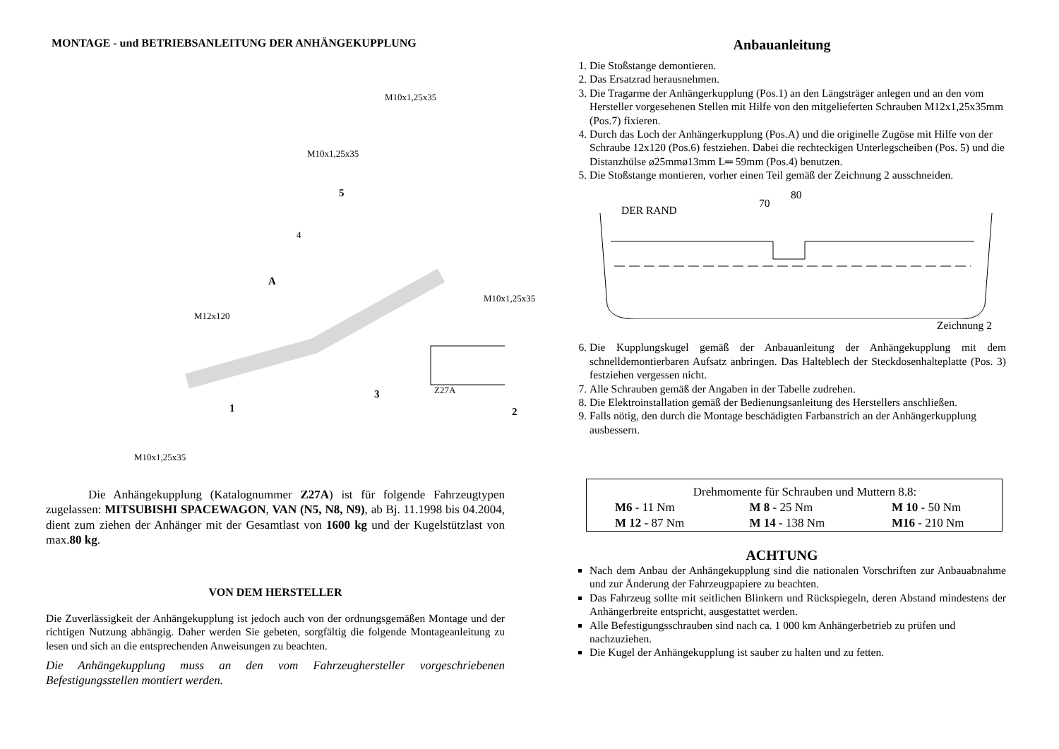MONTAGE - und BETRIEBSANLEITUNG DER ANHÄNGEKUPPLUNG
M10x1,25x35
M10x1,25x35
5
4
A
M10x1,25x35
M12x120
3
1
Z27A
2
M10x1,25x35
Die Anhängekupplung (Katalognummer Z27A) ist für folgende Fahrzeugtypen zugelassen: MITSUBISHI SPACEWAGON, VAN (N5, N8, N9), ab Bj. 11.1998 bis 04.2004, dient zum ziehen der Anhänger mit der Gesamtlast von 1600 kg und der Kugelstützlast von max.80 kg.
VON DEM HERSTELLER
Die Zuverlässigkeit der Anhängekupplung ist jedoch auch von der ordnungsgemäßen Montage und der richtigen Nutzung abhängig. Daher werden Sie gebeten, sorgfältig die folgende Montageanleitung zu lesen und sich an die entsprechenden Anweisungen zu beachten.
Die Anhängekupplung muss an den vom Fahrzeughersteller vorgeschriebenen Befestigungsstellen montiert werden.
Anbauanleitung
1. Die Stoßstange demontieren.
2. Das Ersatzrad herausnehmen.
3. Die Tragarme der Anhängerkupplung (Pos.1) an den Längsträger anlegen und an den vom Hersteller vorgesehenen Stellen mit Hilfe von den mitgelieferten Schrauben M12x1,25x35mm (Pos.7) fixieren.
4. Durch das Loch der Anhängerkupplung (Pos.A) und die originelle Zugöse mit Hilfe von der Schraube 12x120 (Pos.6) festziehen. Dabei die rechteckigen Unterlegscheiben (Pos. 5) und die Distanzhülse ø25mmø13mm L═ 59mm (Pos.4) benutzen.
5. Die Stoßstange montieren, vorher einen Teil gemäß der Zeichnung 2 ausschneiden.
DER RAND
70
80
Zeichnung 2
6. Die Kupplungskugel gemäß der Anbauanleitung der Anhängekupplung mit dem schnelldemontierbaren Aufsatz anbringen. Das Halteblech der Steckdosenhalteplatte (Pos. 3) festziehen vergessen nicht.
7. Alle Schrauben gemäß der Angaben in der Tabelle zudrehen.
8. Die Elektroinstallation gemäß der Bedienungsanleitung des Herstellers anschließen.
9. Falls nötig, den durch die Montage beschädigten Farbanstrich an der Anhängerkupplung ausbessern.
| Drehmomente für Schrauben und Muttern 8.8: | | |
| M6 - 11 Nm | M 8 - 25 Nm | M 10 - 50 Nm |
| M 12 - 87 Nm | M 14 - 138 Nm | M16 - 210 Nm |
ACHTUNG
Nach dem Anbau der Anhängekupplung sind die nationalen Vorschriften zur Anbauabnahme und zur Änderung der Fahrzeugpapiere zu beachten.
Das Fahrzeug sollte mit seitlichen Blinkern und Rückspiegeln, deren Abstand mindestens der Anhängerbreite entspricht, ausgestattet werden.
Alle Befestigungsschrauben sind nach ca. 1 000 km Anhängerbetrieb zu prüfen und nachzuziehen.
Die Kugel der Anhängekupplung ist sauber zu halten und zu fetten.